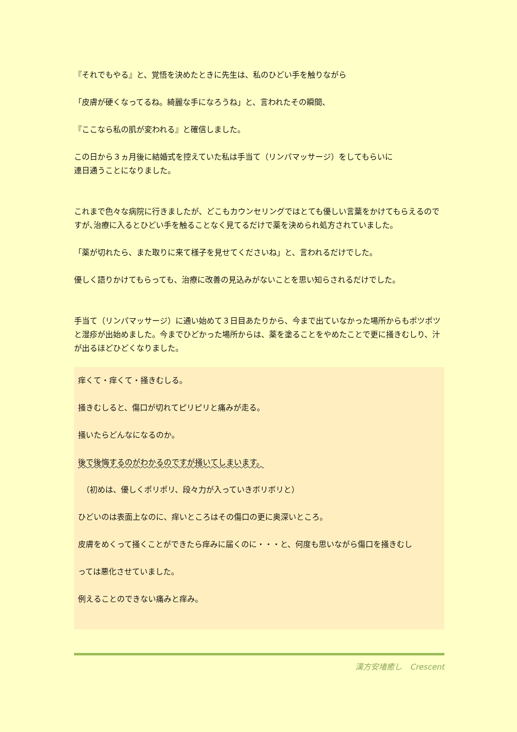『それでもやる』と、覚悟を決めたときに先生は、私のひどい手を触りながら
「皮膚が硬くなってるね。綺麗な手になろうね」と、言われたその瞬間、
『ここなら私の肌が変われる』と確信しました。
この日から３ヵ月後に結婚式を控えていた私は手当て（リンパマッサージ）をしてもらいに
連日通うことになりました。
これまで色々な病院に行きましたが、どこもカウンセリングではとても優しい言葉をかけてもらえるのですが､治療に入るとひどい手を触ることなく見てるだけで薬を決められ処方されていました。
「薬が切れたら、また取りに来て様子を見せてくださいね」と、言われるだけでした。
優しく語りかけてもらっても、治療に改善の見込みがないことを思い知らされるだけでした。
手当て（リンパマッサージ）に通い始めて３日目あたりから、今まで出ていなかった場所からもポツポツと湿疹が出始めました。今までひどかった場所からは、薬を塗ることをやめたことで更に掻きむしり、汁が出るほどひどくなりました。
痒くて・痒くて・掻きむしる。
掻きむしると、傷口が切れてピリピリと痛みが走る。
掻いたらどんなになるのか。
後で後悔するのがわかるのですが掻いてしまいます。
　（初めは、優しくポリポリ、段々力が入っていきボリボリと）
ひどいのは表面上なのに、痒いところはその傷口の更に奥深いところ。
皮膚をめくって掻くことができたら痒みに届くのに・・・と、何度も思いながら傷口を掻きむし
っては悪化させていました。
例えることのできない痛みと痒み。
漢方安堵癒し　Crescent